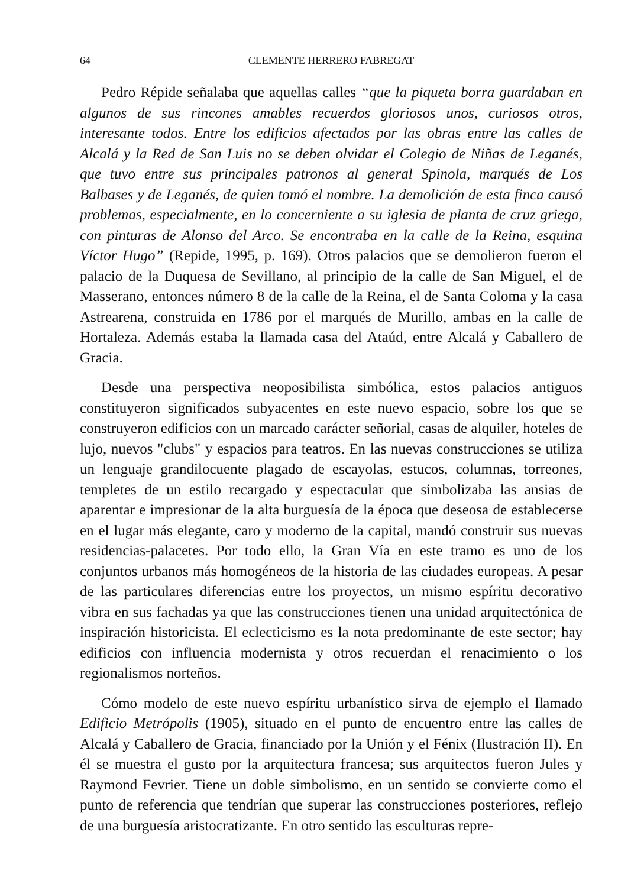64 CLEMENTE HERRERO FABREGAT
Pedro Répide señalaba que aquellas calles “que la piqueta borra guardaban en algunos de sus rincones amables recuerdos gloriosos unos, curiosos otros, interesante todos. Entre los edificios afectados por las obras entre las calles de Alcalá y la Red de San Luis no se deben olvidar el Colegio de Niñas de Leganés, que tuvo entre sus principales patronos al general Spinola, marqués de Los Balbases y de Leganés, de quien tomó el nombre. La demolición de esta finca causó problemas, especialmente, en lo concerniente a su iglesia de planta de cruz griega, con pinturas de Alonso del Arco. Se encontraba en la calle de la Reina, esquina Víctor Hugo” (Repide, 1995, p. 169). Otros palacios que se demolieron fueron el palacio de la Duquesa de Sevillano, al principio de la calle de San Miguel, el de Masserano, entonces número 8 de la calle de la Reina, el de Santa Coloma y la casa Astrearena, construida en 1786 por el marqués de Murillo, ambas en la calle de Hortaleza. Además estaba la llamada casa del Ataúd, entre Alcalá y Caballero de Gracia.
Desde una perspectiva neoposibilista simbólica, estos palacios antiguos constituyeron significados subyacentes en este nuevo espacio, sobre los que se construyeron edificios con un marcado carácter señorial, casas de alquiler, hoteles de lujo, nuevos "clubs" y espacios para teatros. En las nuevas construcciones se utiliza un lenguaje grandilocuente plagado de escayolas, estucos, columnas, torreones, templetes de un estilo recargado y espectacular que simbolizaba las ansias de aparentar e impresionar de la alta burguesía de la época que deseosa de establecerse en el lugar más elegante, caro y moderno de la capital, mandó construir sus nuevas residencias-palacetes. Por todo ello, la Gran Vía en este tramo es uno de los conjuntos urbanos más homogéneos de la historia de las ciudades europeas. A pesar de las particulares diferencias entre los proyectos, un mismo espíritu decorativo vibra en sus fachadas ya que las construcciones tienen una unidad arquitectónica de inspiración historicista. El eclecticismo es la nota predominante de este sector; hay edificios con influencia modernista y otros recuerdan el renacimiento o los regionalismos norteños.
Cómo modelo de este nuevo espíritu urbanístico sirva de ejemplo el llamado Edificio Metrópolis (1905), situado en el punto de encuentro entre las calles de Alcalá y Caballero de Gracia, financiado por la Unión y el Fénix (Ilustración II). En él se muestra el gusto por la arquitectura francesa; sus arquitectos fueron Jules y Raymond Fevrier. Tiene un doble simbolismo, en un sentido se convierte como el punto de referencia que tendrían que superar las construcciones posteriores, reflejo de una burguesía aristocratizante. En otro sentido las esculturas repre-